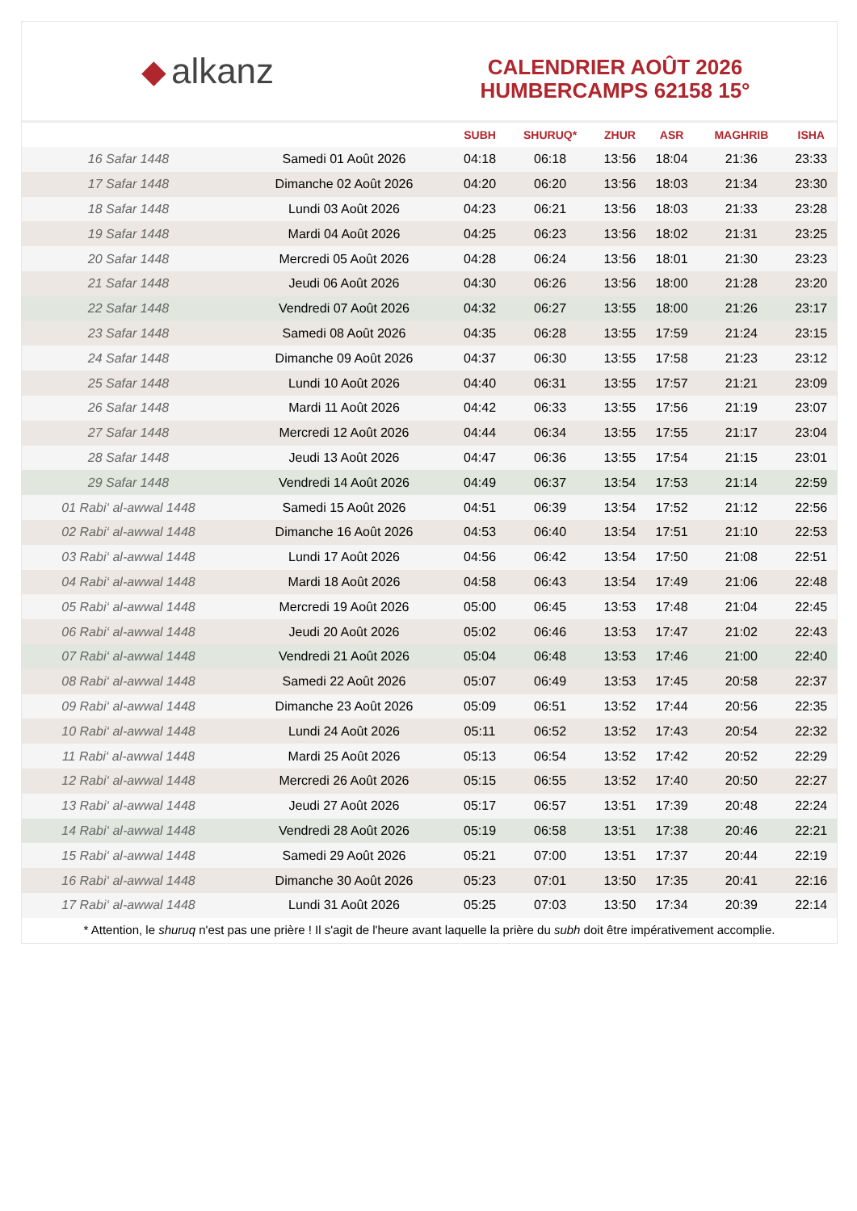◆ alkanz
CALENDRIER AOÛT 2026
HUMBERCAMPS 62158 15°
| | | SUBH | SHURUQ* | ZHUR | ASR | MAGHRIB | ISHA |
| --- | --- | --- | --- | --- | --- | --- | --- |
| 16 Safar 1448 | Samedi 01 Août 2026 | 04:18 | 06:18 | 13:56 | 18:04 | 21:36 | 23:33 |
| 17 Safar 1448 | Dimanche 02 Août 2026 | 04:20 | 06:20 | 13:56 | 18:03 | 21:34 | 23:30 |
| 18 Safar 1448 | Lundi 03 Août 2026 | 04:23 | 06:21 | 13:56 | 18:03 | 21:33 | 23:28 |
| 19 Safar 1448 | Mardi 04 Août 2026 | 04:25 | 06:23 | 13:56 | 18:02 | 21:31 | 23:25 |
| 20 Safar 1448 | Mercredi 05 Août 2026 | 04:28 | 06:24 | 13:56 | 18:01 | 21:30 | 23:23 |
| 21 Safar 1448 | Jeudi 06 Août 2026 | 04:30 | 06:26 | 13:56 | 18:00 | 21:28 | 23:20 |
| 22 Safar 1448 | Vendredi 07 Août 2026 | 04:32 | 06:27 | 13:55 | 18:00 | 21:26 | 23:17 |
| 23 Safar 1448 | Samedi 08 Août 2026 | 04:35 | 06:28 | 13:55 | 17:59 | 21:24 | 23:15 |
| 24 Safar 1448 | Dimanche 09 Août 2026 | 04:37 | 06:30 | 13:55 | 17:58 | 21:23 | 23:12 |
| 25 Safar 1448 | Lundi 10 Août 2026 | 04:40 | 06:31 | 13:55 | 17:57 | 21:21 | 23:09 |
| 26 Safar 1448 | Mardi 11 Août 2026 | 04:42 | 06:33 | 13:55 | 17:56 | 21:19 | 23:07 |
| 27 Safar 1448 | Mercredi 12 Août 2026 | 04:44 | 06:34 | 13:55 | 17:55 | 21:17 | 23:04 |
| 28 Safar 1448 | Jeudi 13 Août 2026 | 04:47 | 06:36 | 13:55 | 17:54 | 21:15 | 23:01 |
| 29 Safar 1448 | Vendredi 14 Août 2026 | 04:49 | 06:37 | 13:54 | 17:53 | 21:14 | 22:59 |
| 01 Rabi‘ al-awwal 1448 | Samedi 15 Août 2026 | 04:51 | 06:39 | 13:54 | 17:52 | 21:12 | 22:56 |
| 02 Rabi‘ al-awwal 1448 | Dimanche 16 Août 2026 | 04:53 | 06:40 | 13:54 | 17:51 | 21:10 | 22:53 |
| 03 Rabi‘ al-awwal 1448 | Lundi 17 Août 2026 | 04:56 | 06:42 | 13:54 | 17:50 | 21:08 | 22:51 |
| 04 Rabi‘ al-awwal 1448 | Mardi 18 Août 2026 | 04:58 | 06:43 | 13:54 | 17:49 | 21:06 | 22:48 |
| 05 Rabi‘ al-awwal 1448 | Mercredi 19 Août 2026 | 05:00 | 06:45 | 13:53 | 17:48 | 21:04 | 22:45 |
| 06 Rabi‘ al-awwal 1448 | Jeudi 20 Août 2026 | 05:02 | 06:46 | 13:53 | 17:47 | 21:02 | 22:43 |
| 07 Rabi‘ al-awwal 1448 | Vendredi 21 Août 2026 | 05:04 | 06:48 | 13:53 | 17:46 | 21:00 | 22:40 |
| 08 Rabi‘ al-awwal 1448 | Samedi 22 Août 2026 | 05:07 | 06:49 | 13:53 | 17:45 | 20:58 | 22:37 |
| 09 Rabi‘ al-awwal 1448 | Dimanche 23 Août 2026 | 05:09 | 06:51 | 13:52 | 17:44 | 20:56 | 22:35 |
| 10 Rabi‘ al-awwal 1448 | Lundi 24 Août 2026 | 05:11 | 06:52 | 13:52 | 17:43 | 20:54 | 22:32 |
| 11 Rabi‘ al-awwal 1448 | Mardi 25 Août 2026 | 05:13 | 06:54 | 13:52 | 17:42 | 20:52 | 22:29 |
| 12 Rabi‘ al-awwal 1448 | Mercredi 26 Août 2026 | 05:15 | 06:55 | 13:52 | 17:40 | 20:50 | 22:27 |
| 13 Rabi‘ al-awwal 1448 | Jeudi 27 Août 2026 | 05:17 | 06:57 | 13:51 | 17:39 | 20:48 | 22:24 |
| 14 Rabi‘ al-awwal 1448 | Vendredi 28 Août 2026 | 05:19 | 06:58 | 13:51 | 17:38 | 20:46 | 22:21 |
| 15 Rabi‘ al-awwal 1448 | Samedi 29 Août 2026 | 05:21 | 07:00 | 13:51 | 17:37 | 20:44 | 22:19 |
| 16 Rabi‘ al-awwal 1448 | Dimanche 30 Août 2026 | 05:23 | 07:01 | 13:50 | 17:35 | 20:41 | 22:16 |
| 17 Rabi‘ al-awwal 1448 | Lundi 31 Août 2026 | 05:25 | 07:03 | 13:50 | 17:34 | 20:39 | 22:14 |
* Attention, le shuruq n'est pas une prière ! Il s'agit de l'heure avant laquelle la prière du subh doit être impérativement accomplie.